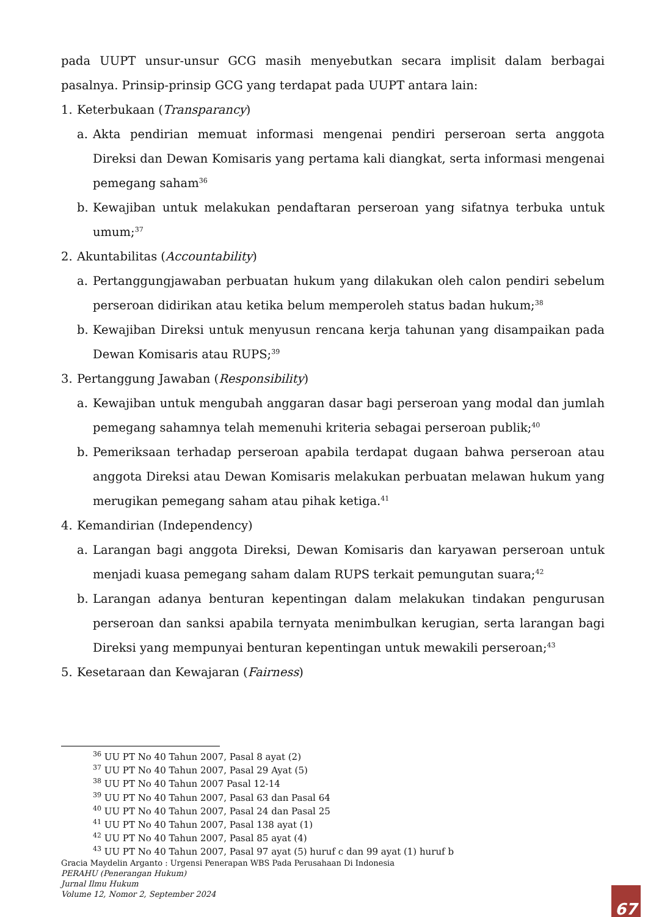pada UUPT unsur-unsur GCG masih menyebutkan secara implisit dalam berbagai pasalnya. Prinsip-prinsip GCG yang terdapat pada UUPT antara lain:
1. Keterbukaan (Transparancy)
a. Akta pendirian memuat informasi mengenai pendiri perseroan serta anggota Direksi dan Dewan Komisaris yang pertama kali diangkat, serta informasi mengenai pemegang saham<sup>36</sup>
b. Kewajiban untuk melakukan pendaftaran perseroan yang sifatnya terbuka untuk umum;<sup>37</sup>
2. Akuntabilitas (Accountability)
a. Pertanggungjawaban perbuatan hukum yang dilakukan oleh calon pendiri sebelum perseroan didirikan atau ketika belum memperoleh status badan hukum;<sup>38</sup>
b. Kewajiban Direksi untuk menyusun rencana kerja tahunan yang disampaikan pada Dewan Komisaris atau RUPS;<sup>39</sup>
3. Pertanggung Jawaban (Responsibility)
a. Kewajiban untuk mengubah anggaran dasar bagi perseroan yang modal dan jumlah pemegang sahamnya telah memenuhi kriteria sebagai perseroan publik;<sup>40</sup>
b. Pemeriksaan terhadap perseroan apabila terdapat dugaan bahwa perseroan atau anggota Direksi atau Dewan Komisaris melakukan perbuatan melawan hukum yang merugikan pemegang saham atau pihak ketiga.<sup>41</sup>
4. Kemandirian (Independency)
a. Larangan bagi anggota Direksi, Dewan Komisaris dan karyawan perseroan untuk menjadi kuasa pemegang saham dalam RUPS terkait pemungutan suara;<sup>42</sup>
b. Larangan adanya benturan kepentingan dalam melakukan tindakan pengurusan perseroan dan sanksi apabila ternyata menimbulkan kerugian, serta larangan bagi Direksi yang mempunyai benturan kepentingan untuk mewakili perseroan;<sup>43</sup>
5. Kesetaraan dan Kewajaran (Fairness)
<sup>36</sup> UU PT No 40 Tahun 2007, Pasal 8 ayat (2)
<sup>37</sup> UU PT No 40 Tahun 2007, Pasal 29 Ayat (5)
<sup>38</sup> UU PT No 40 Tahun 2007 Pasal 12-14
<sup>39</sup> UU PT No 40 Tahun 2007, Pasal 63 dan Pasal 64
<sup>40</sup> UU PT No 40 Tahun 2007, Pasal 24 dan Pasal 25
<sup>41</sup> UU PT No 40 Tahun 2007, Pasal 138 ayat (1)
<sup>42</sup> UU PT No 40 Tahun 2007, Pasal 85 ayat (4)
<sup>43</sup> UU PT No 40 Tahun 2007, Pasal 97 ayat (5) huruf c dan 99 ayat (1) huruf b
Gracia Maydelin Arganto : Urgensi Penerapan WBS Pada Perusahaan Di Indonesia
PERAHU (Penerangan Hukum)
Jurnal Ilmu Hukum
Volume 12, Nomor 2, September 2024
67